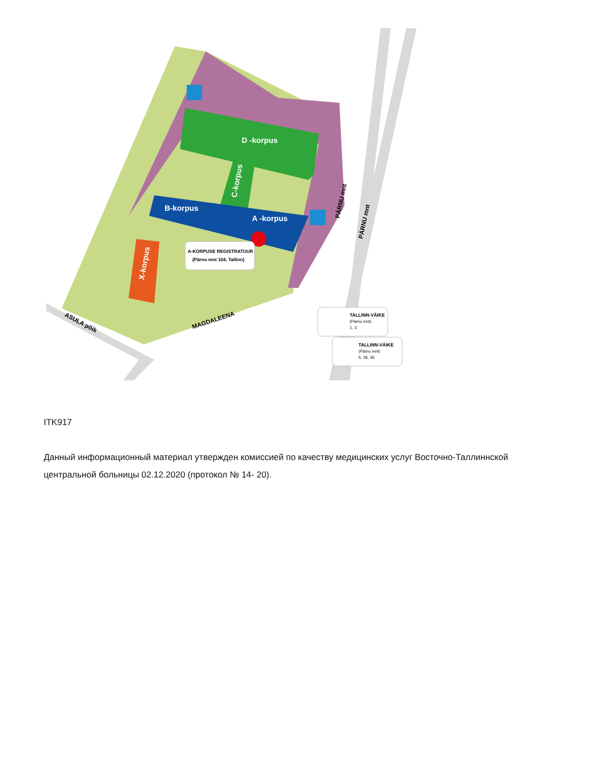D -korpus
B-korpus
A -korpus
C-korpus
X-korpus
ASULA põik
MAGDALEENA
PÄRNU mnt
PÄRNU mnt
A-KORPUSE REGISTRATUUR
(Pärnu mnt 104, Tallinn)
TALLINN-VÄIKE
(Pärnu mnt)
1, 3
TALLINN-VÄIKE
(Pärnu mnt)
5, 18, 36
ITK917
Данный информационный материал утвержден комиссией по качеству медицинских услуг Восточно-Таллиннской центральной больницы 02.12.2020 (протокол № 14- 20).